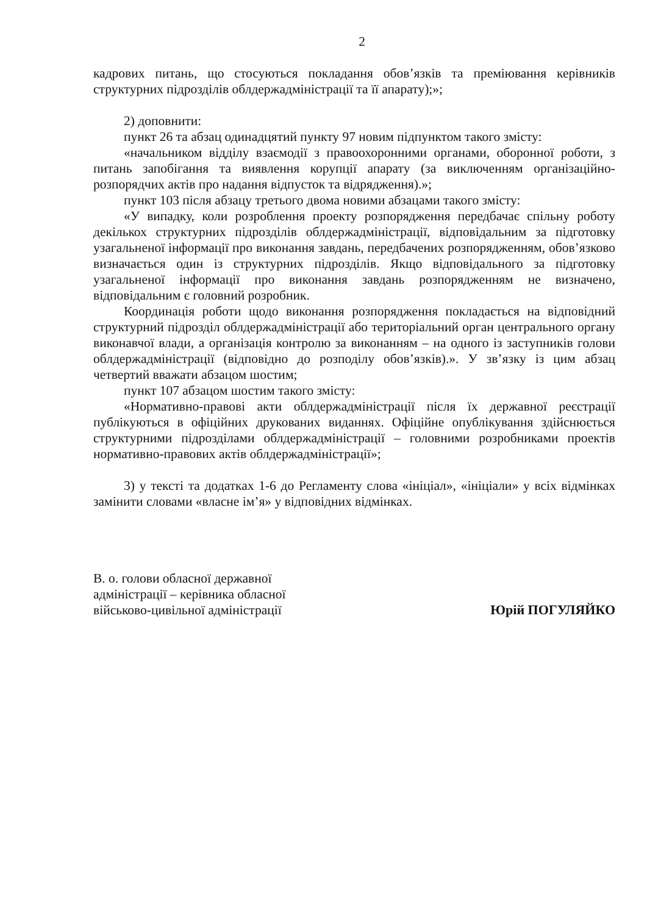2
кадрових питань, що стосуються покладання обов’язків та преміювання керівників структурних підрозділів облдержадміністрації та її апарату);»;
2) доповнити:
пункт 26 та абзац одинадцятий пункту 97 новим підпунктом такого змісту:
«начальником відділу взаємодії з правоохоронними органами, оборонної роботи, з питань запобігання та виявлення корупції апарату (за виключенням організаційно-розпорядчих актів про надання відпусток та відрядження).»;
пункт 103 після абзацу третього двома новими абзацами такого змісту:
«У випадку, коли розроблення проекту розпорядження передбачає спільну роботу декількох структурних підрозділів облдержадміністрації, відповідальним за підготовку узагальненої інформації про виконання завдань, передбачених розпорядженням, обов’язково визначається один із структурних підрозділів. Якщо відповідального за підготовку узагальненої інформації про виконання завдань розпорядженням не визначено, відповідальним є головний розробник.
Координація роботи щодо виконання розпорядження покладається на відповідний структурний підрозділ облдержадміністрації або територіальний орган центрального органу виконавчої влади, а організація контролю за виконанням – на одного із заступників голови облдержадміністрації (відповідно до розподілу обов’язків).». У зв’язку із цим абзац четвертий вважати абзацом шостим;
пункт 107 абзацом шостим такого змісту:
«Нормативно-правові акти облдержадміністрації після їх державної реєстрації публікуються в офіційних друкованих виданнях. Офіційне опублікування здійснюється структурними підрозділами облдержадміністрації – головними розробниками проектів нормативно-правових актів облдержадміністрації»;
3) у тексті та додатках 1-6 до Регламенту слова «ініціал», «ініціали» у всіх відмінках замінити словами «власне ім’я» у відповідних відмінках.
В. о. голови обласної державної
адміністрації – керівника обласної
військово-цивільної адміністрації
Юрій ПОГУЛЯЙКО